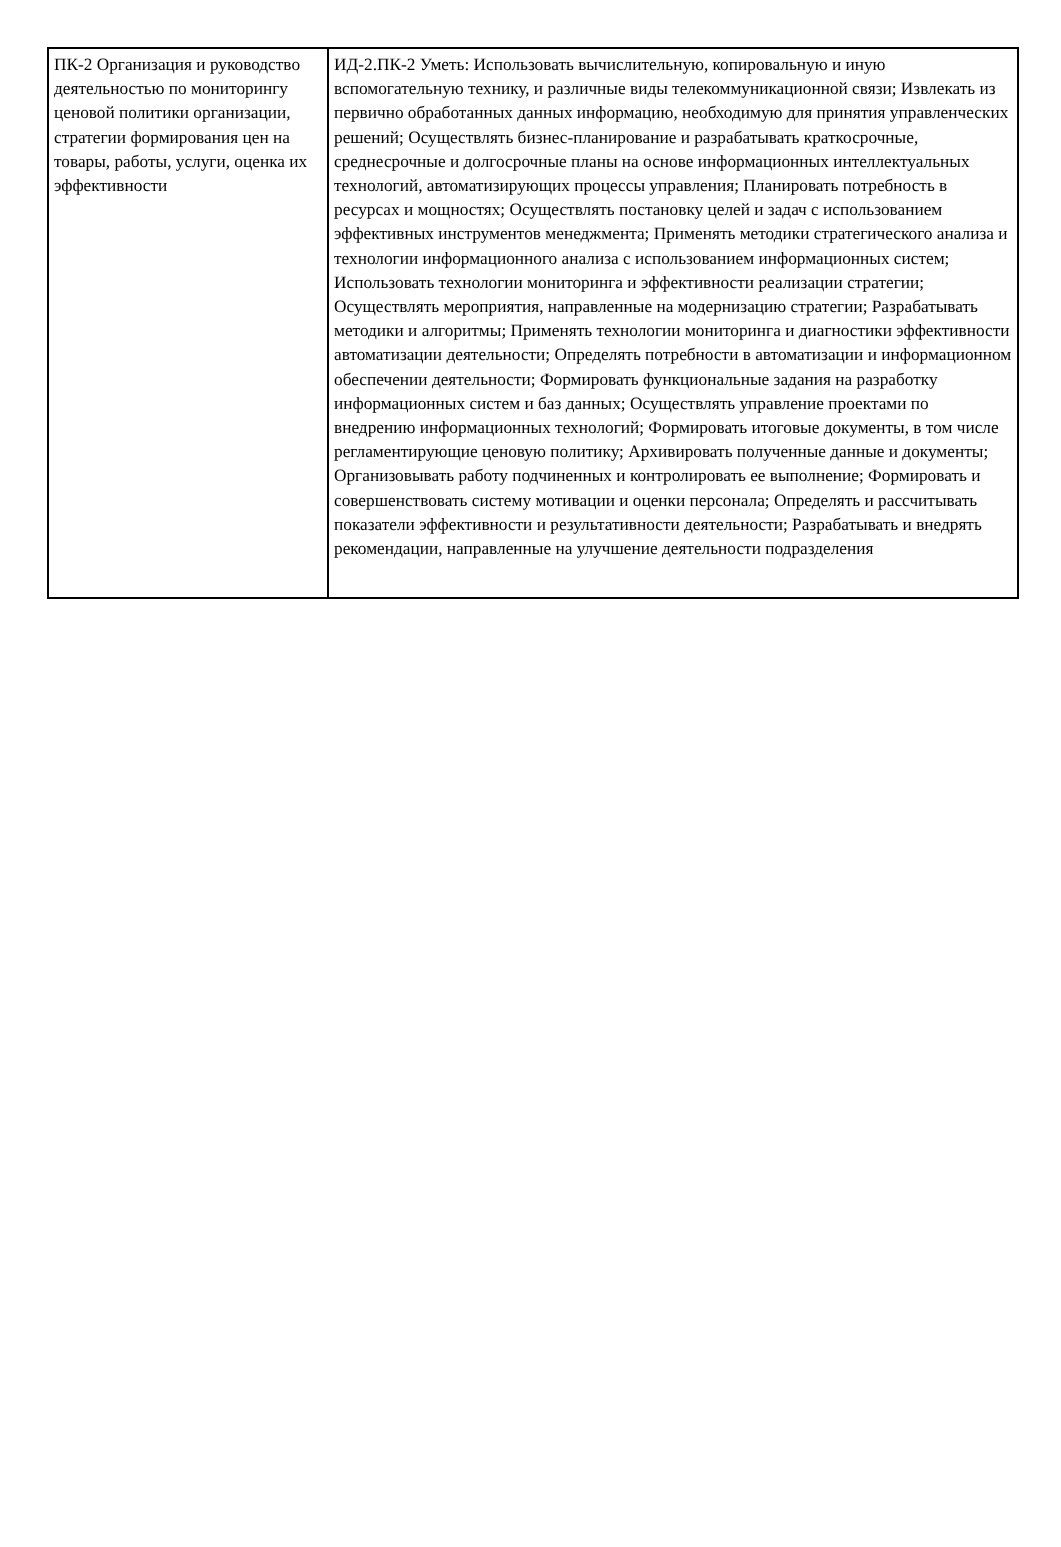| ПК-2 Организация и руководство деятельностью по мониторингу ценовой политики организации, стратегии формирования цен на товары, работы, услуги, оценка их эффективности | ИД-2.ПК-2 Уметь: Использовать вычислительную, копировальную и иную вспомогательную технику, и различные виды телекоммуникационной связи; Извлекать из первично обработанных данных информацию, необходимую для принятия управленческих решений; Осуществлять бизнес-планирование и разрабатывать краткосрочные, среднесрочные и долгосрочные планы на основе информационных интеллектуальных технологий, автоматизирующих процессы управления; Планировать потребность в ресурсах и мощностях; Осуществлять постановку целей и задач с использованием эффективных инструментов менеджмента; Применять методики стратегического анализа и технологии информационного анализа с использованием информационных систем; Использовать технологии мониторинга и эффективности реализации стратегии; Осуществлять мероприятия, направленные на модернизацию стратегии; Разрабатывать методики и алгоритмы; Применять технологии мониторинга и диагностики эффективности автоматизации деятельности; Определять потребности в автоматизации и информационном обеспечении деятельности; Формировать функциональные задания на разработку информационных систем и баз данных; Осуществлять управление проектами по внедрению информационных технологий; Формировать итоговые документы, в том числе регламентирующие ценовую политику; Архивировать полученные данные и документы; Организовывать работу подчиненных и контролировать ее выполнение; Формировать и совершенствовать систему мотивации и оценки персонала; Определять и рассчитывать показатели эффективности и результативности деятельности; Разрабатывать и внедрять рекомендации, направленные на улучшение деятельности подразделения |